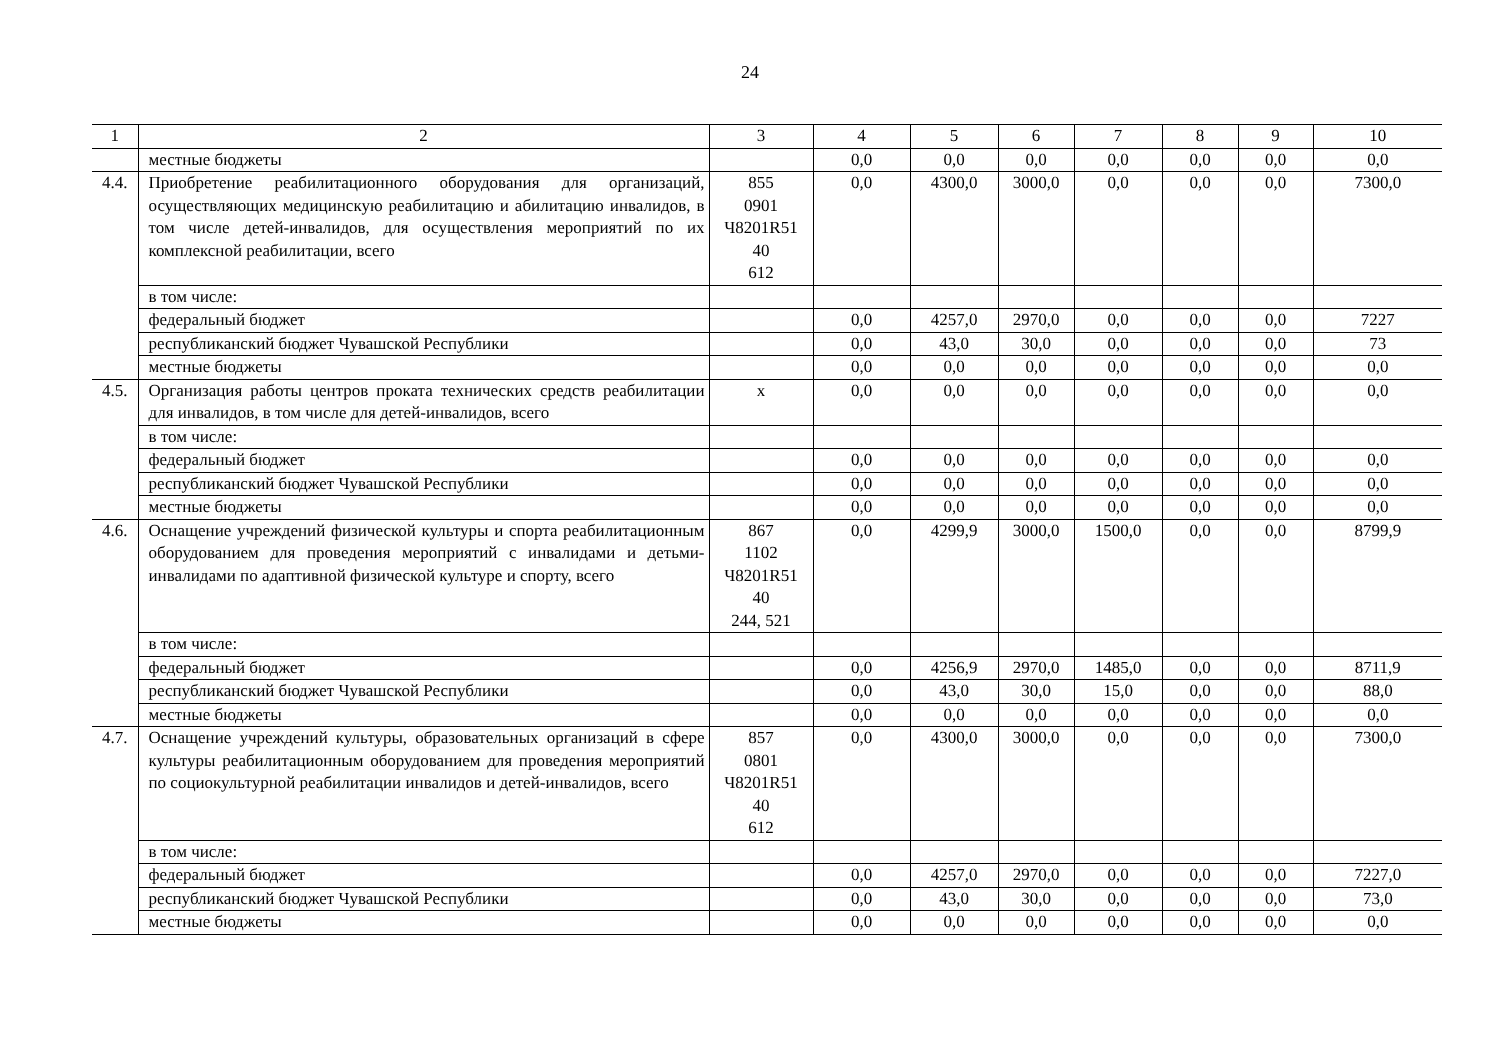24
| 1 | 2 | 3 | 4 | 5 | 6 | 7 | 8 | 9 | 10 |
| --- | --- | --- | --- | --- | --- | --- | --- | --- | --- |
| | местные бюджеты | | 0,0 | 0,0 | 0,0 | 0,0 | 0,0 | 0,0 | 0,0 |
| 4.4. | Приобретение реабилитационного оборудования для организаций, осуществляющих медицинскую реабилитацию и абилитацию инвалидов, в том числе детей-инвалидов, для осуществления мероприятий по их комплексной реабилитации, всего | 855 0901 Ч8201R51 40 612 | 0,0 | 4300,0 | 3000,0 | 0,0 | 0,0 | 0,0 | 7300,0 |
| | в том числе: | | | | | | | | |
| | федеральный бюджет | | 0,0 | 4257,0 | 2970,0 | 0,0 | 0,0 | 0,0 | 7227 |
| | республиканский бюджет Чувашской Республики | | 0,0 | 43,0 | 30,0 | 0,0 | 0,0 | 0,0 | 73 |
| | местные бюджеты | | 0,0 | 0,0 | 0,0 | 0,0 | 0,0 | 0,0 | 0,0 |
| 4.5. | Организация работы центров проката технических средств реабилитации для инвалидов, в том числе для детей-инвалидов, всего | x | 0,0 | 0,0 | 0,0 | 0,0 | 0,0 | 0,0 | 0,0 |
| | в том числе: | | | | | | | | |
| | федеральный бюджет | | 0,0 | 0,0 | 0,0 | 0,0 | 0,0 | 0,0 | 0,0 |
| | республиканский бюджет Чувашской Республики | | 0,0 | 0,0 | 0,0 | 0,0 | 0,0 | 0,0 | 0,0 |
| | местные бюджеты | | 0,0 | 0,0 | 0,0 | 0,0 | 0,0 | 0,0 | 0,0 |
| 4.6. | Оснащение учреждений физической культуры и спорта реабилитационным оборудованием для проведения мероприятий с инвалидами и детьми-инвалидами по адаптивной физической культуре и спорту, всего | 867 1102 Ч8201R51 40 244, 521 | 0,0 | 4299,9 | 3000,0 | 1500,0 | 0,0 | 0,0 | 8799,9 |
| | в том числе: | | | | | | | | |
| | федеральный бюджет | | 0,0 | 4256,9 | 2970,0 | 1485,0 | 0,0 | 0,0 | 8711,9 |
| | республиканский бюджет Чувашской Республики | | 0,0 | 43,0 | 30,0 | 15,0 | 0,0 | 0,0 | 88,0 |
| | местные бюджеты | | 0,0 | 0,0 | 0,0 | 0,0 | 0,0 | 0,0 | 0,0 |
| 4.7. | Оснащение учреждений культуры, образовательных организаций в сфере культуры реабилитационным оборудованием для проведения мероприятий по социокультурной реабилитации инвалидов и детей-инвалидов, всего | 857 0801 Ч8201R51 40 612 | 0,0 | 4300,0 | 3000,0 | 0,0 | 0,0 | 0,0 | 7300,0 |
| | в том числе: | | | | | | | | |
| | федеральный бюджет | | 0,0 | 4257,0 | 2970,0 | 0,0 | 0,0 | 0,0 | 7227,0 |
| | республиканский бюджет Чувашской Республики | | 0,0 | 43,0 | 30,0 | 0,0 | 0,0 | 0,0 | 73,0 |
| | местные бюджеты | | 0,0 | 0,0 | 0,0 | 0,0 | 0,0 | 0,0 | 0,0 |